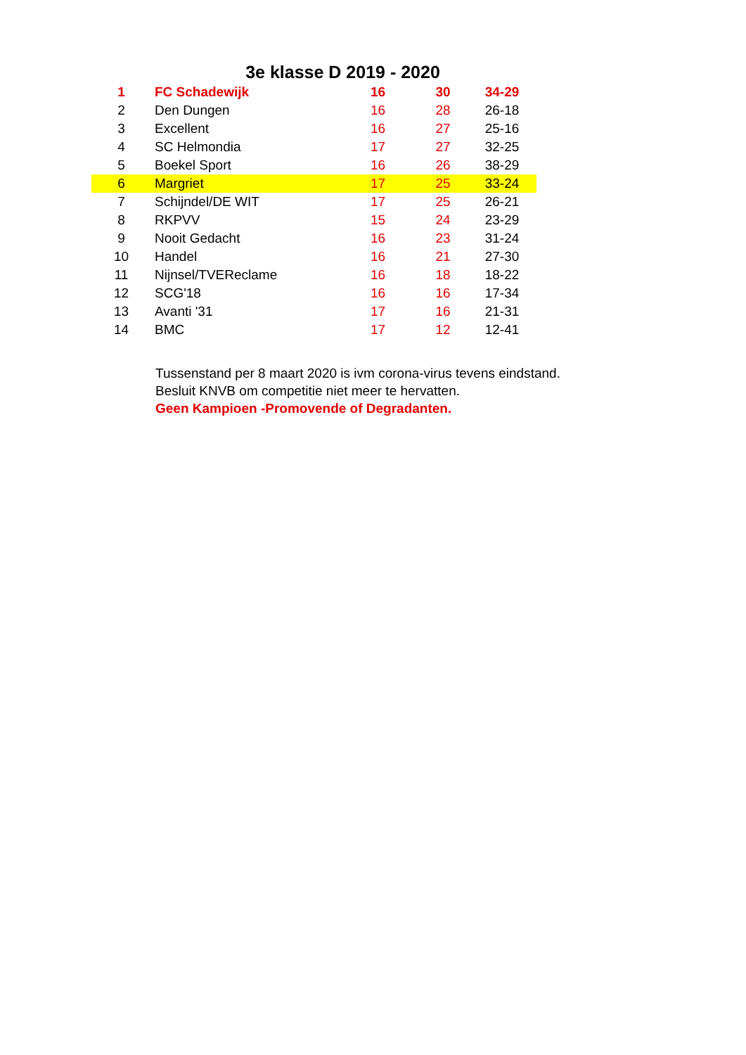3e klasse D 2019 - 2020
| 1 | FC Schadewijk | 16 | 30 | 34-29 |
| 2 | Den Dungen | 16 | 28 | 26-18 |
| 3 | Excellent | 16 | 27 | 25-16 |
| 4 | SC Helmondia | 17 | 27 | 32-25 |
| 5 | Boekel Sport | 16 | 26 | 38-29 |
| 6 | Margriet | 17 | 25 | 33-24 |
| 7 | Schijndel/DE WIT | 17 | 25 | 26-21 |
| 8 | RKPVV | 15 | 24 | 23-29 |
| 9 | Nooit Gedacht | 16 | 23 | 31-24 |
| 10 | Handel | 16 | 21 | 27-30 |
| 11 | Nijnsel/TVEReclame | 16 | 18 | 18-22 |
| 12 | SCG'18 | 16 | 16 | 17-34 |
| 13 | Avanti '31 | 17 | 16 | 21-31 |
| 14 | BMC | 17 | 12 | 12-41 |
Tussenstand per 8 maart 2020 is ivm corona-virus tevens eindstand.
Besluit KNVB om competitie niet meer te hervatten.
Geen Kampioen -Promovende of Degradanten.